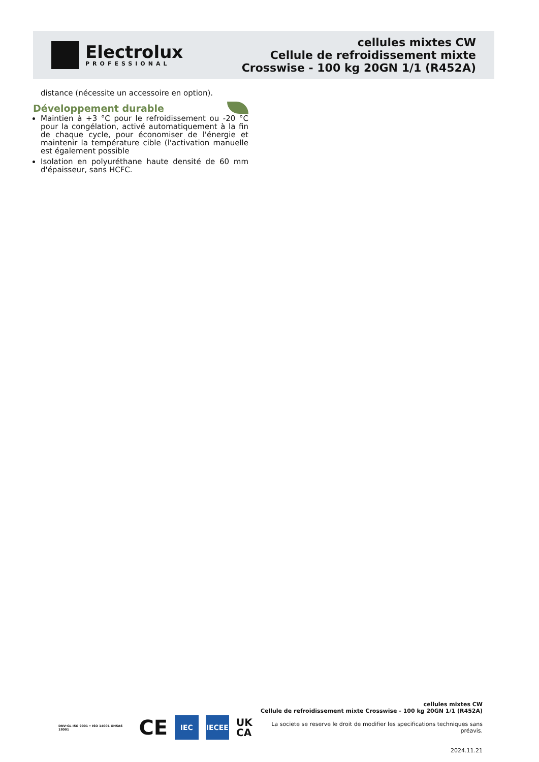Electrolux
PROFESSIONAL
cellules mixtes CW
Cellule de refroidissement mixte
Crosswise - 100 kg 20GN 1/1 (R452A)
distance (nécessite un accessoire en option).
Développement durable
Maintien à +3 °C pour le refroidissement ou -20 °C pour la congélation, activé automatiquement à la fin de chaque cycle, pour économiser de l'énergie et maintenir la température cible (l'activation manuelle est également possible
Isolation en polyuréthane haute densité de 60 mm d'épaisseur, sans HCFC.
DNV·GL ISO 9001 • ISO 14001 OHSAS 18001 CE
IEC IECEE
UK
CA
cellules mixtes CW
Cellule de refroidissement mixte Crosswise - 100 kg 20GN 1/1 (R452A)
La societe se reserve le droit de modifier les specifications techniques sans préavis.
2024.11.21